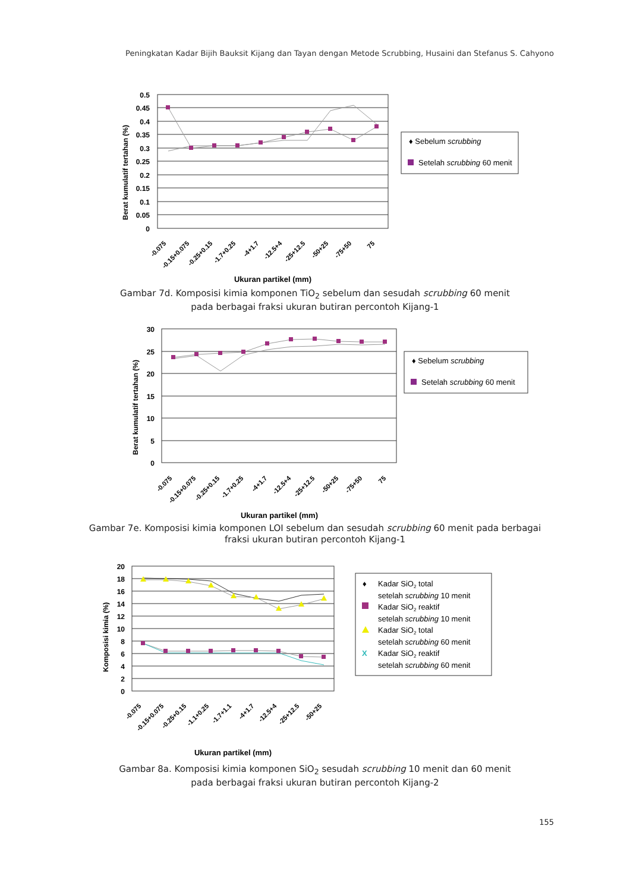Peningkatan Kadar Bijih Bauksit Kijang dan Tayan dengan Metode Scrubbing, Husaini dan Stefanus S. Cahyono
0.5
0.45
0.4
0.35
0.3
0.25
0.2
0.15
0.1
0.05
0
Berat kumulatif tertahan (%)
-0.075
-0.15+0.075
-0.25+0.15
-1.7+0.25
-4+1.7
-12.5+4
-25+12.5
-50+25
-75+50
75
Ukuran partikel (mm)
♦ Sebelum scrubbing
Setelah scrubbing 60 menit
Gambar 7d. Komposisi kimia komponen TiO<sub>2</sub> sebelum dan sesudah scrubbing 60 menit
pada berbagai fraksi ukuran butiran percontoh Kijang-1
30
25
20
15
10
5
0
Berat kumulatif tertahan (%)
-0.075
-0.15+0.075
-0.25+0.15
-1.7+0.25
-4+1.7
-12.5+4
-25+12.5
-50+25
-75+50
75
Ukuran partikel (mm)
♦ Sebelum scrubbing
Setelah scrubbing 60 menit
Gambar 7e. Komposisi kimia komponen LOI sebelum dan sesudah scrubbing 60 menit pada berbagai
fraksi ukuran butiran percontoh Kijang-1
20
18
16
14
12
10
8
6
4
2
0
Komposisi kimia (%)
-0.075
-0.15+0.075
-0.25+0.15
-1.1+0.25
-1.7+1.1
-4+1.7
-12.5+4
-25+12.5
-50+25
Ukuran partikel (mm)
♦
Kadar SiO2 total
setelah scrubbing 10 menit
Kadar SiO2 reaktif
setelah scrubbing 10 menit
Kadar SiO2 total
setelah scrubbing 60 menit
X
Kadar SiO2 reaktif
setelah scrubbing 60 menit
Gambar 8a. Komposisi kimia komponen SiO<sub>2</sub> sesudah scrubbing 10 menit dan 60 menit
pada berbagai fraksi ukuran butiran percontoh Kijang-2
155